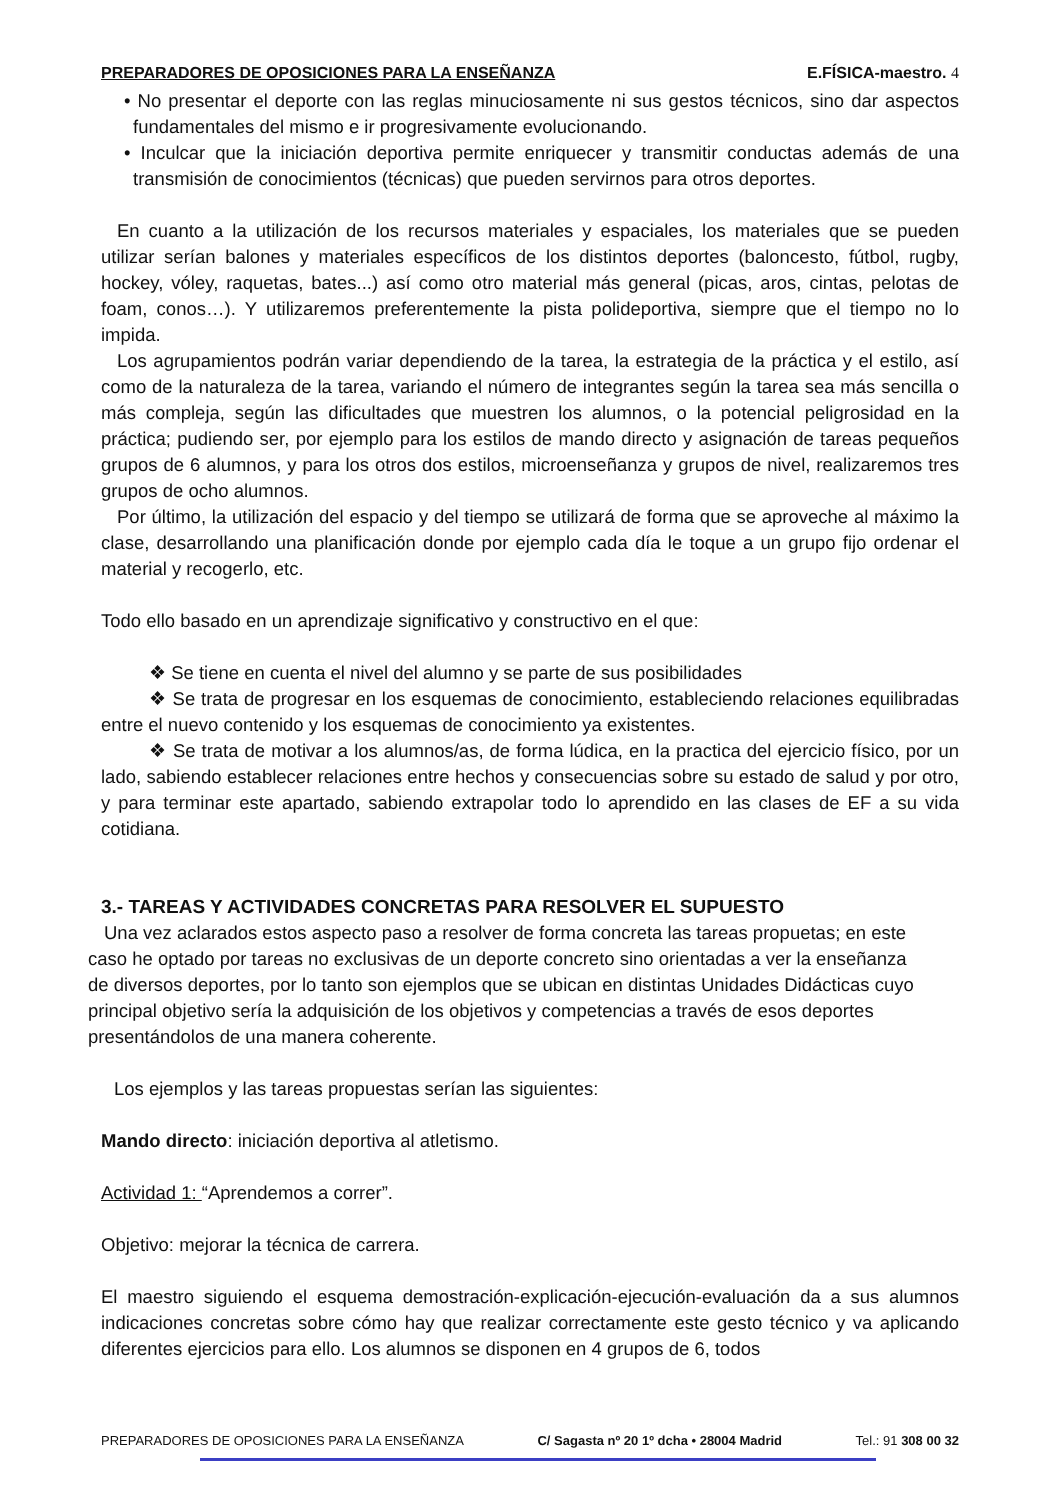PREPARADORES DE OPOSICIONES PARA LA ENSEÑANZA E.FÍSICA-maestro. 4
• No presentar el deporte con las reglas minuciosamente ni sus gestos técnicos, sino dar aspectos fundamentales del mismo e ir progresivamente evolucionando.
• Inculcar que la iniciación deportiva permite enriquecer y transmitir conductas además de una transmisión de conocimientos (técnicas) que pueden servirnos para otros deportes.
En cuanto a la utilización de los recursos materiales y espaciales, los materiales que se pueden utilizar serían balones y materiales específicos de los distintos deportes (baloncesto, fútbol, rugby, hockey, vóley, raquetas, bates...) así como otro material más general (picas, aros, cintas, pelotas de foam, conos…). Y utilizaremos preferentemente la pista polideportiva, siempre que el tiempo no lo impida.
Los agrupamientos podrán variar dependiendo de la tarea, la estrategia de la práctica y el estilo, así como de la naturaleza de la tarea, variando el número de integrantes según la tarea sea más sencilla o más compleja, según las dificultades que muestren los alumnos, o la potencial peligrosidad en la práctica; pudiendo ser, por ejemplo para los estilos de mando directo y asignación de tareas pequeños grupos de 6 alumnos, y para los otros dos estilos, microenseñanza y grupos de nivel, realizaremos tres grupos de ocho alumnos.
Por último, la utilización del espacio y del tiempo se utilizará de forma que se aproveche al máximo la clase, desarrollando una planificación donde por ejemplo cada día le toque a un grupo fijo ordenar el material y recogerlo, etc.
Todo ello basado en un aprendizaje significativo y constructivo en el que:
❖ Se tiene en cuenta el nivel del alumno y se parte de sus posibilidades
❖ Se trata de progresar en los esquemas de conocimiento, estableciendo relaciones equilibradas entre el nuevo contenido y los esquemas de conocimiento ya existentes.
❖ Se trata de motivar a los alumnos/as, de forma lúdica, en la practica del ejercicio físico, por un lado, sabiendo establecer relaciones entre hechos y consecuencias sobre su estado de salud y por otro, y para terminar este apartado, sabiendo extrapolar todo lo aprendido en las clases de EF a su vida cotidiana.
3.- TAREAS Y ACTIVIDADES CONCRETAS PARA RESOLVER EL SUPUESTO
Una vez aclarados estos aspecto paso a resolver de forma concreta las tareas propuetas; en este caso he optado por tareas no exclusivas de un deporte concreto sino orientadas a ver la enseñanza de diversos deportes, por lo tanto son ejemplos que se ubican en distintas Unidades Didácticas cuyo principal objetivo sería la adquisición de los objetivos y competencias a través de esos deportes presentándolos de una manera coherente.
Los ejemplos y las tareas propuestas serían las siguientes:
Mando directo: iniciación deportiva al atletismo.
Actividad 1: “Aprendemos a correr”.
Objetivo: mejorar la técnica de carrera.
El maestro siguiendo el esquema demostración-explicación-ejecución-evaluación da a sus alumnos indicaciones concretas sobre cómo hay que realizar correctamente este gesto técnico y va aplicando diferentes ejercicios para ello. Los alumnos se disponen en 4 grupos de 6, todos
PREPARADORES DE OPOSICIONES PARA LA ENSEÑANZA C/ Sagasta nº 20 1º dcha • 28004 Madrid Tel.: 91 308 00 32